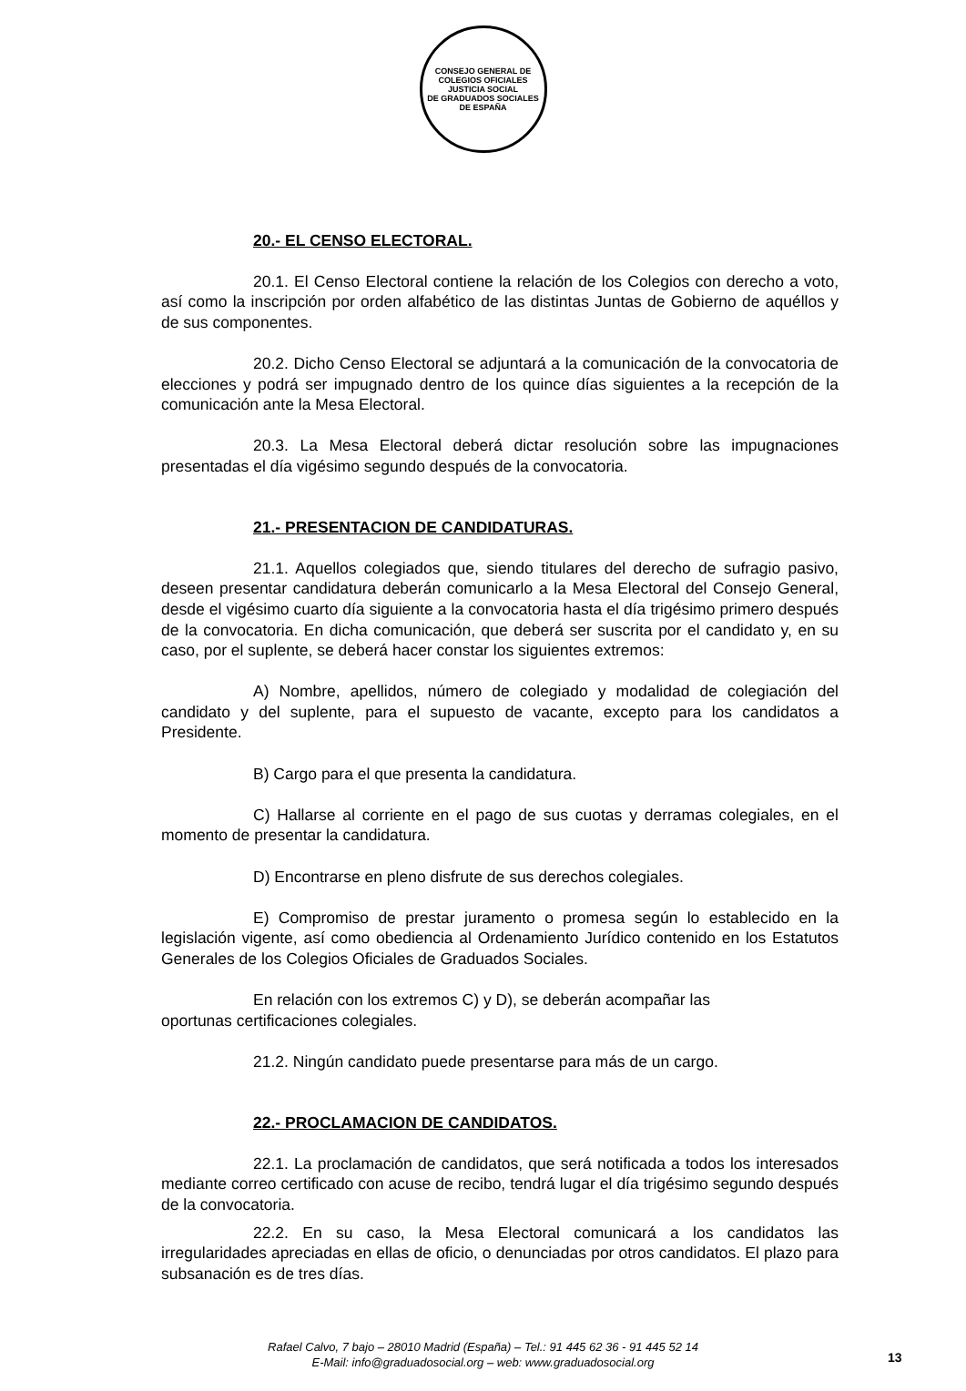CONSEJO GENERAL DE COLEGIOS OFICIALES
JUSTICIA SOCIAL
DE GRADUADOS SOCIALES DE ESPAÑA
20.- EL CENSO ELECTORAL.
20.1. El Censo Electoral contiene la relación de los Colegios con derecho a voto, así como la inscripción por orden alfabético de las distintas Juntas de Gobierno de aquéllos y de sus componentes.
20.2. Dicho Censo Electoral se adjuntará a la comunicación de la convocatoria de elecciones y podrá ser impugnado dentro de los quince días siguientes a la recepción de la comunicación ante la Mesa Electoral.
20.3. La Mesa Electoral deberá dictar resolución sobre las impugnaciones presentadas el día vigésimo segundo después de la convocatoria.
21.- PRESENTACION DE CANDIDATURAS.
21.1. Aquellos colegiados que, siendo titulares del derecho de sufragio pasivo, deseen presentar candidatura deberán comunicarlo a la Mesa Electoral del Consejo General, desde el vigésimo cuarto día siguiente a la convocatoria hasta el día trigésimo primero después de la convocatoria. En dicha comunicación, que deberá ser suscrita por el candidato y, en su caso, por el suplente, se deberá hacer constar los siguientes extremos:
A) Nombre, apellidos, número de colegiado y modalidad de colegiación del candidato y del suplente, para el supuesto de vacante, excepto para los candidatos a Presidente.
B) Cargo para el que presenta la candidatura.
C) Hallarse al corriente en el pago de sus cuotas y derramas colegiales, en el momento de presentar la candidatura.
D) Encontrarse en pleno disfrute de sus derechos colegiales.
E) Compromiso de prestar juramento o promesa según lo establecido en la legislación vigente, así como obediencia al Ordenamiento Jurídico contenido en los Estatutos Generales de los Colegios Oficiales de Graduados Sociales.
En relación con los extremos C) y D), se deberán acompañar las
oportunas certificaciones colegiales.
21.2. Ningún candidato puede presentarse para más de un cargo.
22.- PROCLAMACION DE CANDIDATOS.
22.1. La proclamación de candidatos, que será notificada a todos los interesados mediante correo certificado con acuse de recibo, tendrá lugar el día trigésimo segundo después de la convocatoria.
22.2. En su caso, la Mesa Electoral comunicará a los candidatos las irregularidades apreciadas en ellas de oficio, o denunciadas por otros candidatos. El plazo para subsanación es de tres días.
Rafael Calvo, 7 bajo – 28010 Madrid (España) – Tel.: 91 445 62 36 - 91 445 52 14
E-Mail: info@graduadosocial.org – web: www.graduadosocial.org
13